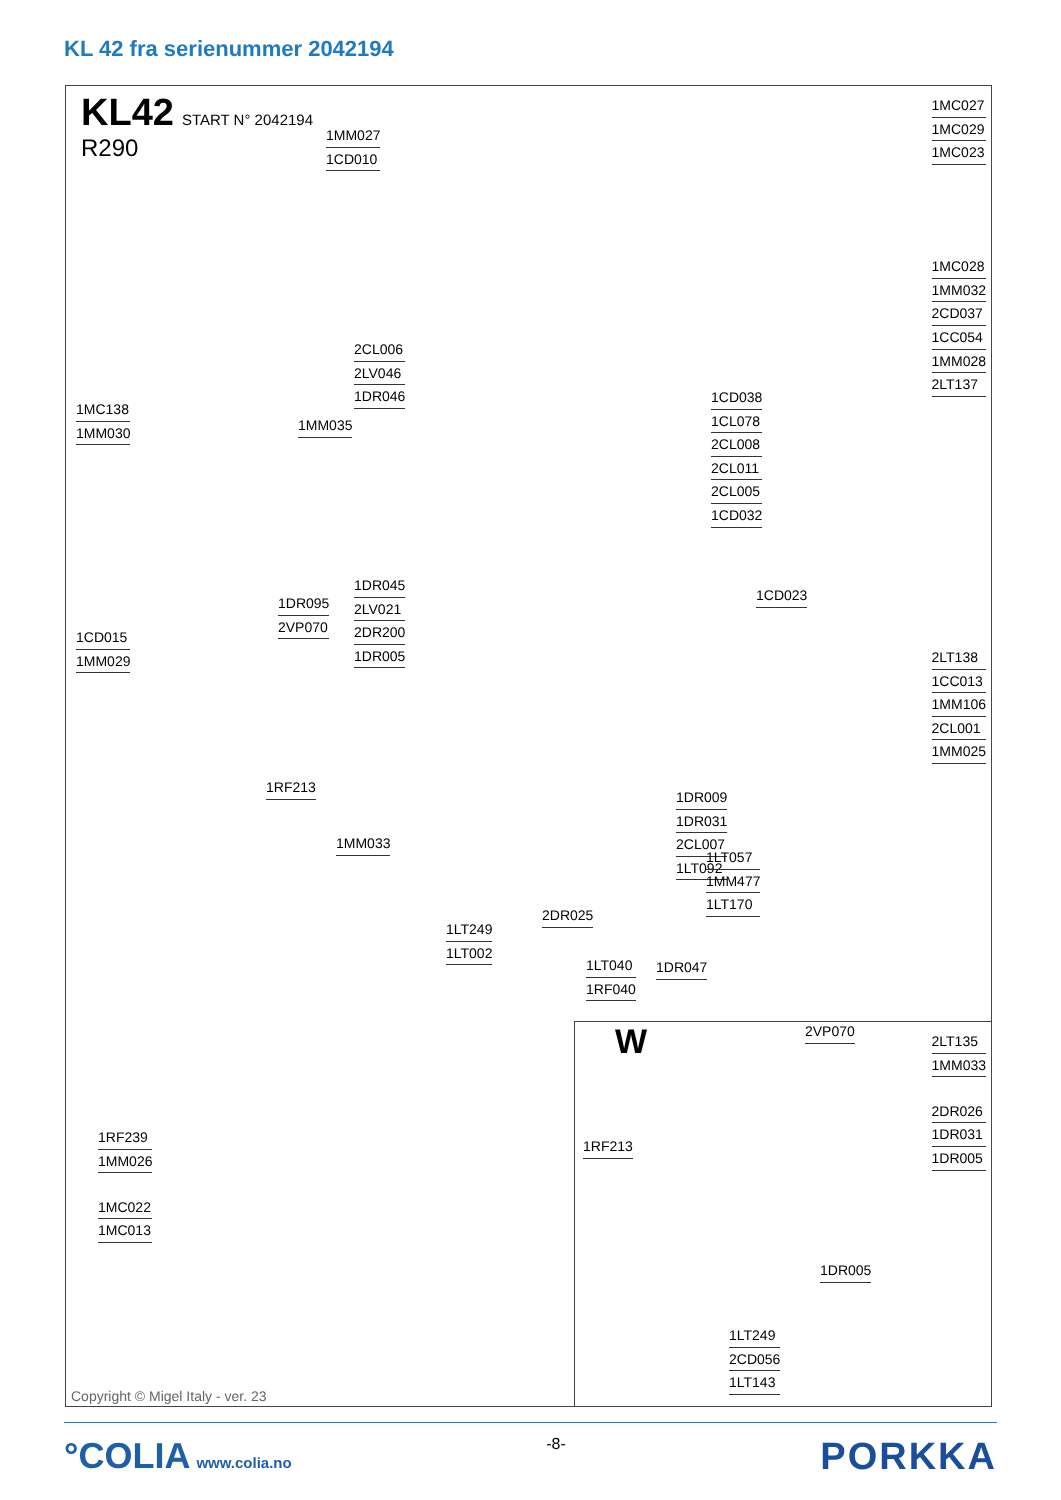KL 42 fra serienummer 2042194
KL42 START N° 2042194
R290
1MM027
1CD010
1MC027
1MC029
1MC023
1MC028
1MM032
2CD037
1CC054
1MM028
2LT137
2CL006
2LV046
1DR046
1MC138
1MM030
1MM035
1CD038
1CL078
2CL008
2CL011
2CL005
1CD032
1DR045
2LV021
2DR200
1DR005
1DR095
2VP070
1CD023
1CD015
1MM029
2LT138
1CC013
1MM106
2CL001
1MM025
1DR009
1DR031
2CL007
1LT092
1RF213
1MM033
1LT057
1MM477
1LT170
2DR025
1LT249
1LT002
1LT040
1RF040
1DR047
1RF239
1MM026
1MC022
1MC013
W
2VP070
2LT135
1MM033
2DR026
1DR031
1DR005
1RF213
1DR005
1LT249
2CD056
1LT143
Copyright © Migel Italy - ver. 23
°COLIA www.colia.no -8-
PORKKA